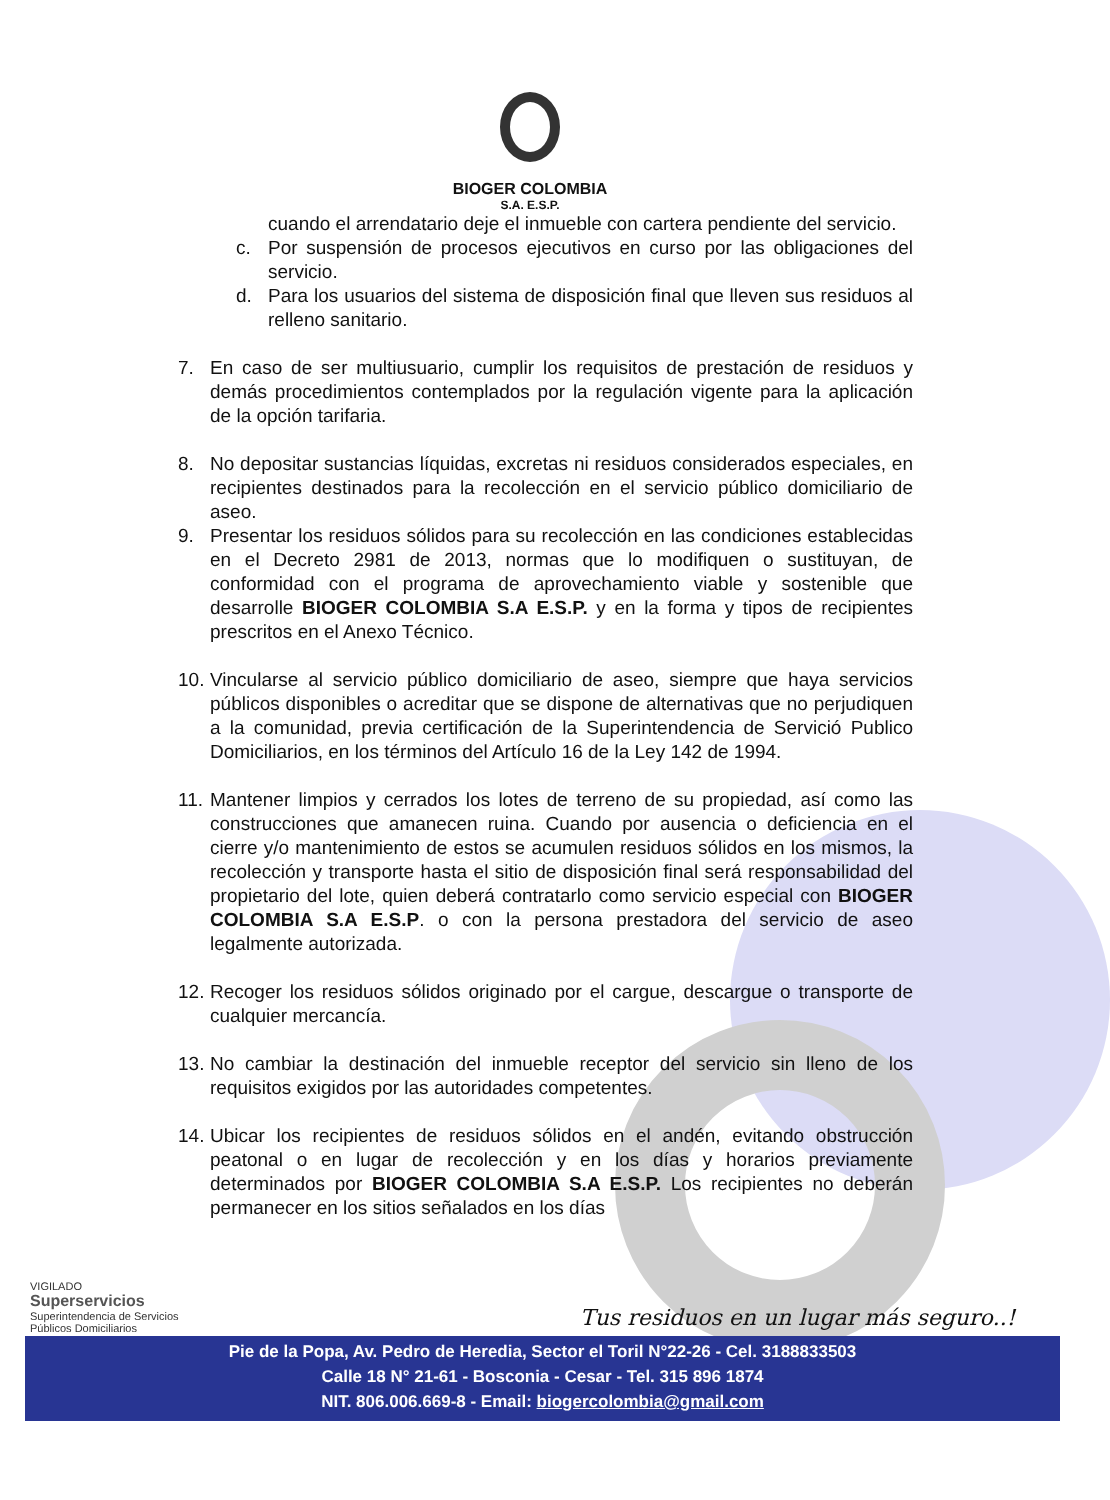BIOGER COLOMBIA
S.A. E.S.P.
cuando el arrendatario deje el inmueble con cartera pendiente del servicio.
c. Por suspensión de procesos ejecutivos en curso por las obligaciones del servicio.
d. Para los usuarios del sistema de disposición final que lleven sus residuos al relleno sanitario.
7. En caso de ser multiusuario, cumplir los requisitos de prestación de residuos y demás procedimientos contemplados por la regulación vigente para la aplicación de la opción tarifaria.
8. No depositar sustancias líquidas, excretas ni residuos considerados especiales, en recipientes destinados para la recolección en el servicio público domiciliario de aseo.
9. Presentar los residuos sólidos para su recolección en las condiciones establecidas en el Decreto 2981 de 2013, normas que lo modifiquen o sustituyan, de conformidad con el programa de aprovechamiento viable y sostenible que desarrolle BIOGER COLOMBIA S.A E.S.P. y en la forma y tipos de recipientes prescritos en el Anexo Técnico.
10. Vincularse al servicio público domiciliario de aseo, siempre que haya servicios públicos disponibles o acreditar que se dispone de alternativas que no perjudiquen a la comunidad, previa certificación de la Superintendencia de Servició Publico Domiciliarios, en los términos del Artículo 16 de la Ley 142 de 1994.
11. Mantener limpios y cerrados los lotes de terreno de su propiedad, así como las construcciones que amanecen ruina. Cuando por ausencia o deficiencia en el cierre y/o mantenimiento de estos se acumulen residuos sólidos en los mismos, la recolección y transporte hasta el sitio de disposición final será responsabilidad del propietario del lote, quien deberá contratarlo como servicio especial con BIOGER COLOMBIA S.A E.S.P. o con la persona prestadora del servicio de aseo legalmente autorizada.
12. Recoger los residuos sólidos originado por el cargue, descargue o transporte de cualquier mercancía.
13. No cambiar la destinación del inmueble receptor del servicio sin lleno de los requisitos exigidos por las autoridades competentes.
14. Ubicar los recipientes de residuos sólidos en el andén, evitando obstrucción peatonal o en lugar de recolección y en los días y horarios previamente determinados por BIOGER COLOMBIA S.A E.S.P. Los recipientes no deberán permanecer en los sitios señalados en los días
VIGILADO
Superservicios
Superintendencia de Servicios
Públicos Domiciliarios
Tus residuos en un lugar más seguro..!
Pie de la Popa, Av. Pedro de Heredia, Sector el Toril N°22-26 - Cel. 3188833503
Calle 18 N° 21-61 - Bosconia - Cesar - Tel. 315 896 1874
NIT. 806.006.669-8 - Email: biogercolombia@gmail.com